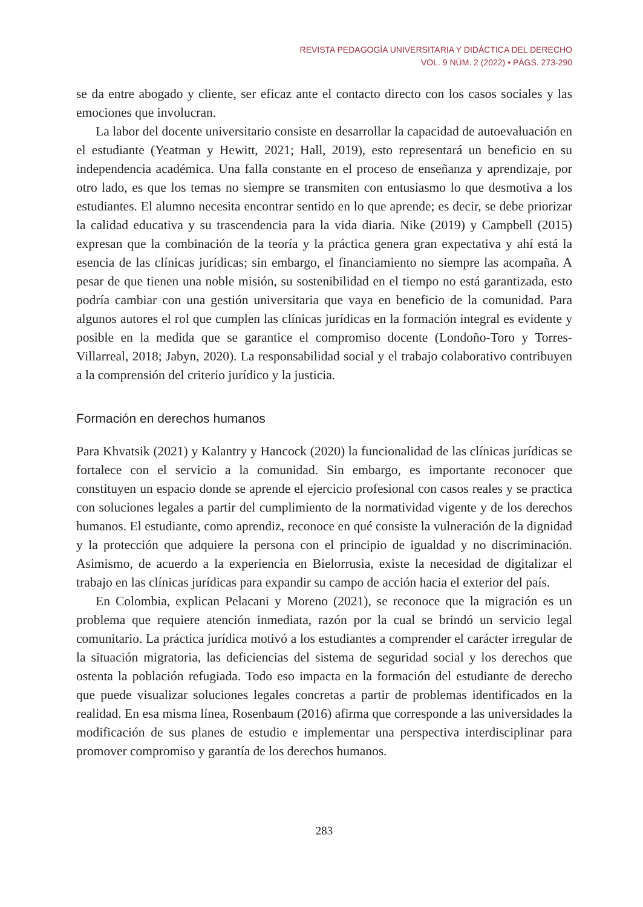REVISTA PEDAGOGÍA UNIVERSITARIA Y DIDÁCTICA DEL DERECHO
VOL. 9 NÚM. 2 (2022) • PÁGS. 273-290
se da entre abogado y cliente, ser eficaz ante el contacto directo con los casos sociales y las emociones que involucran.
La labor del docente universitario consiste en desarrollar la capacidad de autoevaluación en el estudiante (Yeatman y Hewitt, 2021; Hall, 2019), esto representará un beneficio en su independencia académica. Una falla constante en el proceso de enseñanza y aprendizaje, por otro lado, es que los temas no siempre se transmiten con entusiasmo lo que desmotiva a los estudiantes. El alumno necesita encontrar sentido en lo que aprende; es decir, se debe priorizar la calidad educativa y su trascendencia para la vida diaria. Nike (2019) y Campbell (2015) expresan que la combinación de la teoría y la práctica genera gran expectativa y ahí está la esencia de las clínicas jurídicas; sin embargo, el financiamiento no siempre las acompaña. A pesar de que tienen una noble misión, su sostenibilidad en el tiempo no está garantizada, esto podría cambiar con una gestión universitaria que vaya en beneficio de la comunidad. Para algunos autores el rol que cumplen las clínicas jurídicas en la formación integral es evidente y posible en la medida que se garantice el compromiso docente (Londoño-Toro y Torres-Villarreal, 2018; Jabyn, 2020). La responsabilidad social y el trabajo colaborativo contribuyen a la comprensión del criterio jurídico y la justicia.
Formación en derechos humanos
Para Khvatsik (2021) y Kalantry y Hancock (2020) la funcionalidad de las clínicas jurídicas se fortalece con el servicio a la comunidad. Sin embargo, es importante reconocer que constituyen un espacio donde se aprende el ejercicio profesional con casos reales y se practica con soluciones legales a partir del cumplimiento de la normatividad vigente y de los derechos humanos. El estudiante, como aprendiz, reconoce en qué consiste la vulneración de la dignidad y la protección que adquiere la persona con el principio de igualdad y no discriminación. Asimismo, de acuerdo a la experiencia en Bielorrusia, existe la necesidad de digitalizar el trabajo en las clínicas jurídicas para expandir su campo de acción hacia el exterior del país.
En Colombia, explican Pelacani y Moreno (2021), se reconoce que la migración es un problema que requiere atención inmediata, razón por la cual se brindó un servicio legal comunitario. La práctica jurídica motivó a los estudiantes a comprender el carácter irregular de la situación migratoria, las deficiencias del sistema de seguridad social y los derechos que ostenta la población refugiada. Todo eso impacta en la formación del estudiante de derecho que puede visualizar soluciones legales concretas a partir de problemas identificados en la realidad. En esa misma línea, Rosenbaum (2016) afirma que corresponde a las universidades la modificación de sus planes de estudio e implementar una perspectiva interdisciplinar para promover compromiso y garantía de los derechos humanos.
283